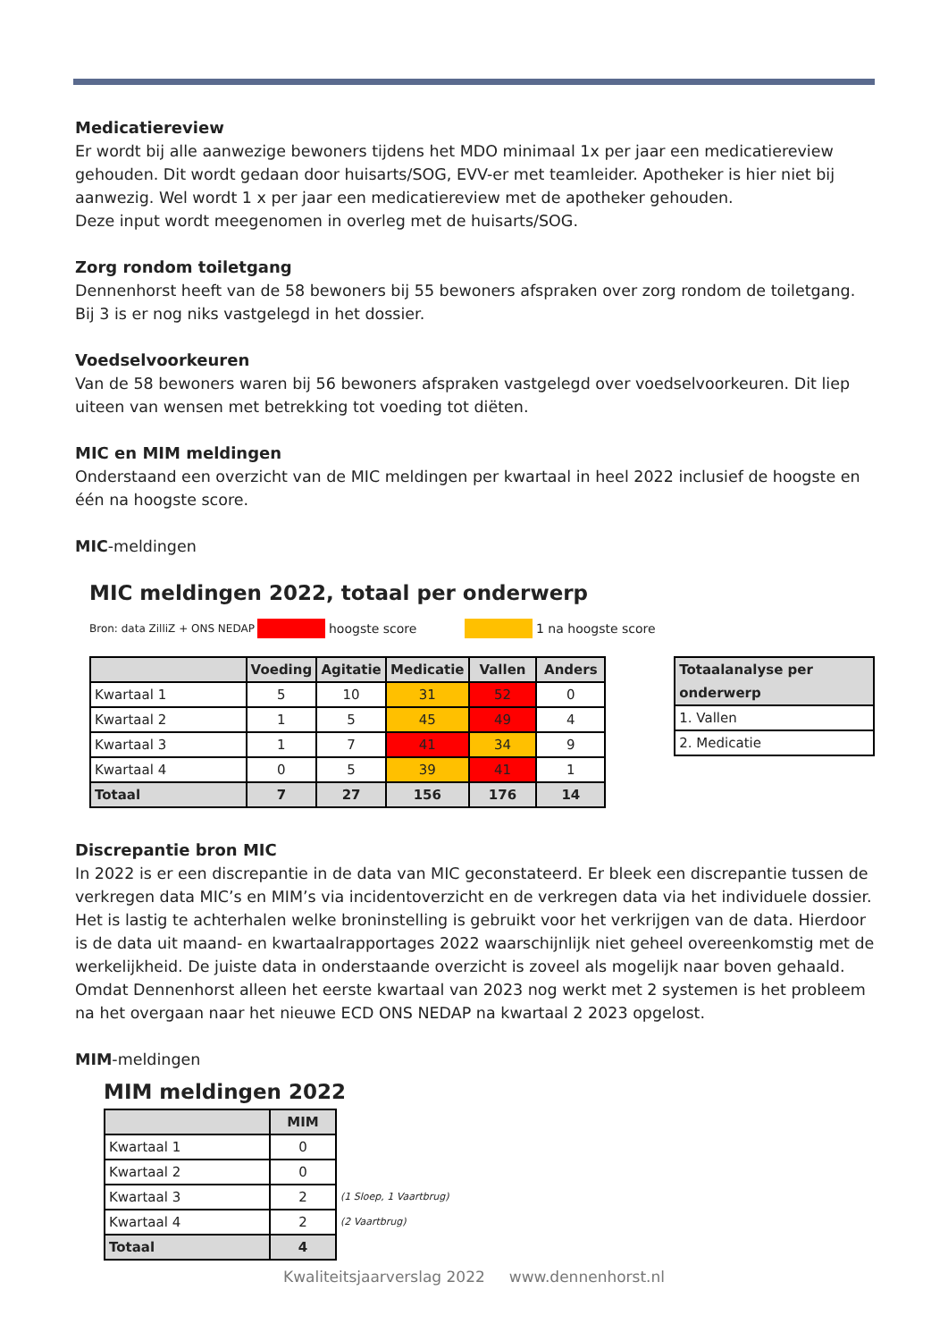Medicatiereview
Er wordt bij alle aanwezige bewoners tijdens het MDO minimaal 1x per jaar een medicatiereview gehouden. Dit wordt gedaan door huisarts/SOG, EVV-er met teamleider. Apotheker is hier niet bij aanwezig. Wel wordt 1 x per jaar een medicatiereview met de apotheker gehouden.
Deze input wordt meegenomen in overleg met de huisarts/SOG.
Zorg rondom toiletgang
Dennenhorst heeft van de 58 bewoners bij 55 bewoners afspraken over zorg rondom de toiletgang. Bij 3 is er nog niks vastgelegd in het dossier.
Voedselvoorkeuren
Van de 58 bewoners waren bij 56 bewoners afspraken vastgelegd over voedselvoorkeuren. Dit liep uiteen van wensen met betrekking tot voeding tot diëten.
MIC en MIM meldingen
Onderstaand een overzicht van de MIC meldingen per kwartaal in heel 2022 inclusief de hoogste en één na hoogste score.
MIC-meldingen
MIC meldingen 2022, totaal per onderwerp
Bron: data ZilliZ + ONS NEDAP hoogste score 1 na hoogste score
| | Voeding | Agitatie | Medicatie | Vallen | Anders |
| --- | --- | --- | --- | --- | --- |
| Kwartaal 1 | 5 | 10 | 31 | 52 | 0 |
| Kwartaal 2 | 1 | 5 | 45 | 49 | 4 |
| Kwartaal 3 | 1 | 7 | 41 | 34 | 9 |
| Kwartaal 4 | 0 | 5 | 39 | 41 | 1 |
| Totaal | 7 | 27 | 156 | 176 | 14 |
| Totaalanalyse per onderwerp |
| --- |
| 1. Vallen |
| 2. Medicatie |
Discrepantie bron MIC
In 2022 is er een discrepantie in de data van MIC geconstateerd. Er bleek een discrepantie tussen de verkregen data MIC’s en MIM’s via incidentoverzicht en de verkregen data via het individuele dossier. Het is lastig te achterhalen welke broninstelling is gebruikt voor het verkrijgen van de data. Hierdoor is de data uit maand- en kwartaalrapportages 2022 waarschijnlijk niet geheel overeenkomstig met de werkelijkheid. De juiste data in onderstaande overzicht is zoveel als mogelijk naar boven gehaald. Omdat Dennenhorst alleen het eerste kwartaal van 2023 nog werkt met 2 systemen is het probleem na het overgaan naar het nieuwe ECD ONS NEDAP na kwartaal 2 2023 opgelost.
MIM-meldingen
MIM meldingen 2022
| | MIM | |
| Kwartaal 1 | 0 | |
| Kwartaal 2 | 0 | |
| Kwartaal 3 | 2 | (1 Sloep, 1 Vaartbrug) |
| Kwartaal 4 | 2 | (2 Vaartbrug) |
| Totaal | 4 | |
Kwaliteitsjaarverslag 2022 www.dennenhorst.nl